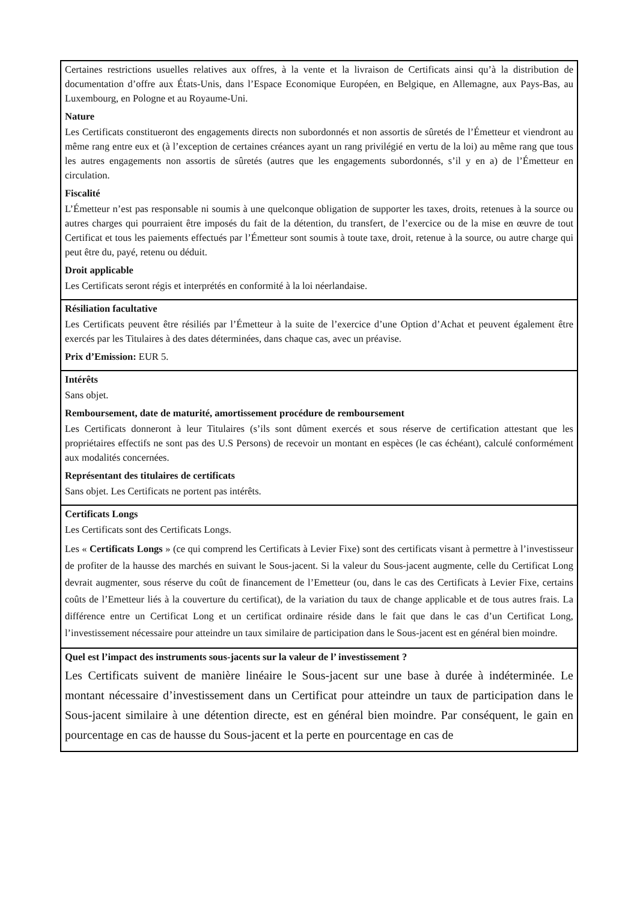Certaines restrictions usuelles relatives aux offres, à la vente et la livraison de Certificats ainsi qu’à la distribution de documentation d’offre aux États-Unis, dans l’Espace Economique Européen, en Belgique, en Allemagne, aux Pays-Bas, au Luxembourg, en Pologne et au Royaume-Uni.
Nature
Les Certificats constitueront des engagements directs non subordonnés et non assortis de sûretés de l’Émetteur et viendront au même rang entre eux et (à l’exception de certaines créances ayant un rang privilégié en vertu de la loi) au même rang que tous les autres engagements non assortis de sûretés (autres que les engagements subordonnés, s’il y en a) de l’Émetteur en circulation.
Fiscalité
L’Émetteur n’est pas responsable ni soumis à une quelconque obligation de supporter les taxes, droits, retenues à la source ou autres charges qui pourraient être imposés du fait de la détention, du transfert, de l’exercice ou de la mise en œuvre de tout Certificat et tous les paiements effectués par l’Émetteur sont soumis à toute taxe, droit, retenue à la source, ou autre charge qui peut être du, payé, retenu ou déduit.
Droit applicable
Les Certificats seront régis et interprétés en conformité à la loi néerlandaise.
Résiliation facultative
Les Certificats peuvent être résiliés par l’Émetteur à la suite de l’exercice d’une Option d’Achat et peuvent également être exercés par les Titulaires à des dates déterminées, dans chaque cas, avec un préavise.
Prix d’Emission: EUR 5.
Intérêts
Sans objet.
Remboursement, date de maturité, amortissement procédure de remboursement
Les Certificats donneront à leur Titulaires (s’ils sont dûment exercés et sous réserve de certification attestant que les propriétaires effectifs ne sont pas des U.S Persons) de recevoir un montant en espèces (le cas échéant), calculé conformément aux modalités concernées.
Représentant des titulaires de certificats
Sans objet. Les Certificats ne portent pas intérêts.
Certificats Longs
Les Certificats sont des Certificats Longs.
Les « Certificats Longs » (ce qui comprend les Certificats à Levier Fixe) sont des certificats visant à permettre à l’investisseur de profiter de la hausse des marchés en suivant le Sous-jacent. Si la valeur du Sous-jacent augmente, celle du Certificat Long devrait augmenter, sous réserve du coût de financement de l’Emetteur (ou, dans le cas des Certificats à Levier Fixe, certains coûts de l’Emetteur liés à la couverture du certificat), de la variation du taux de change applicable et de tous autres frais. La différence entre un Certificat Long et un certificat ordinaire réside dans le fait que dans le cas d’un Certificat Long, l’investissement nécessaire pour atteindre un taux similaire de participation dans le Sous-jacent est en général bien moindre.
Quel est l’impact des instruments sous-jacents sur la valeur de l’ investissement ?
Les Certificats suivent de manière linéaire le Sous-jacent sur une base à durée à indéterminée. Le montant nécessaire d’investissement dans un Certificat pour atteindre un taux de participation dans le Sous-jacent similaire à une détention directe, est en général bien moindre. Par conséquent, le gain en pourcentage en cas de hausse du Sous-jacent et la perte en pourcentage en cas de